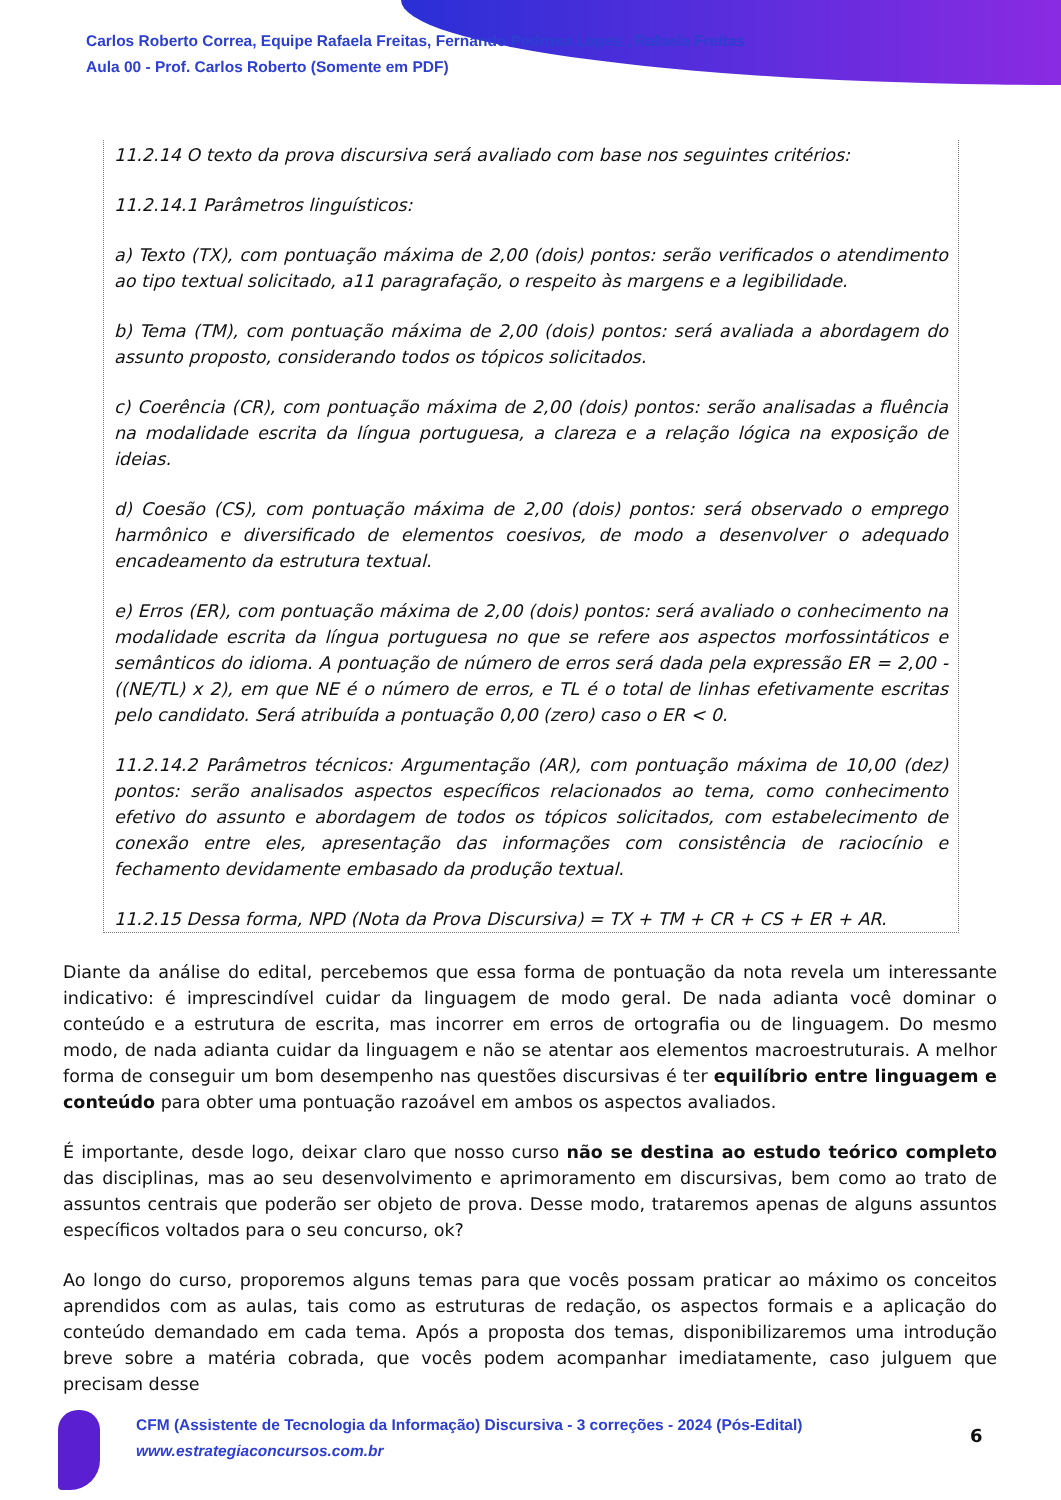Carlos Roberto Correa, Equipe Rafaela Freitas, Fernando Pedrosa Lopes , Rafaela Freitas
Aula 00 - Prof. Carlos Roberto (Somente em PDF)
11.2.14 O texto da prova discursiva será avaliado com base nos seguintes critérios:
11.2.14.1 Parâmetros linguísticos:
a) Texto (TX), com pontuação máxima de 2,00 (dois) pontos: serão verificados o atendimento ao tipo textual solicitado, a11 paragrafação, o respeito às margens e a legibilidade.
b) Tema (TM), com pontuação máxima de 2,00 (dois) pontos: será avaliada a abordagem do assunto proposto, considerando todos os tópicos solicitados.
c) Coerência (CR), com pontuação máxima de 2,00 (dois) pontos: serão analisadas a fluência na modalidade escrita da língua portuguesa, a clareza e a relação lógica na exposição de ideias.
d) Coesão (CS), com pontuação máxima de 2,00 (dois) pontos: será observado o emprego harmônico e diversificado de elementos coesivos, de modo a desenvolver o adequado encadeamento da estrutura textual.
e) Erros (ER), com pontuação máxima de 2,00 (dois) pontos: será avaliado o conhecimento na modalidade escrita da língua portuguesa no que se refere aos aspectos morfossintáticos e semânticos do idioma. A pontuação de número de erros será dada pela expressão ER = 2,00 - ((NE/TL) x 2), em que NE é o número de erros, e TL é o total de linhas efetivamente escritas pelo candidato. Será atribuída a pontuação 0,00 (zero) caso o ER < 0.
11.2.14.2 Parâmetros técnicos: Argumentação (AR), com pontuação máxima de 10,00 (dez) pontos: serão analisados aspectos específicos relacionados ao tema, como conhecimento efetivo do assunto e abordagem de todos os tópicos solicitados, com estabelecimento de conexão entre eles, apresentação das informações com consistência de raciocínio e fechamento devidamente embasado da produção textual.
11.2.15 Dessa forma, NPD (Nota da Prova Discursiva) = TX + TM + CR + CS + ER + AR.
Diante da análise do edital, percebemos que essa forma de pontuação da nota revela um interessante indicativo: é imprescindível cuidar da linguagem de modo geral. De nada adianta você dominar o conteúdo e a estrutura de escrita, mas incorrer em erros de ortografia ou de linguagem. Do mesmo modo, de nada adianta cuidar da linguagem e não se atentar aos elementos macroestruturais. A melhor forma de conseguir um bom desempenho nas questões discursivas é ter equilíbrio entre linguagem e conteúdo para obter uma pontuação razoável em ambos os aspectos avaliados.
É importante, desde logo, deixar claro que nosso curso não se destina ao estudo teórico completo das disciplinas, mas ao seu desenvolvimento e aprimoramento em discursivas, bem como ao trato de assuntos centrais que poderão ser objeto de prova. Desse modo, trataremos apenas de alguns assuntos específicos voltados para o seu concurso, ok?
Ao longo do curso, proporemos alguns temas para que vocês possam praticar ao máximo os conceitos aprendidos com as aulas, tais como as estruturas de redação, os aspectos formais e a aplicação do conteúdo demandado em cada tema. Após a proposta dos temas, disponibilizaremos uma introdução breve sobre a matéria cobrada, que vocês podem acompanhar imediatamente, caso julguem que precisam desse
CFM (Assistente de Tecnologia da Informação) Discursiva - 3 correções - 2024 (Pós-Edital)
www.estrategiaconcursos.com.br
6